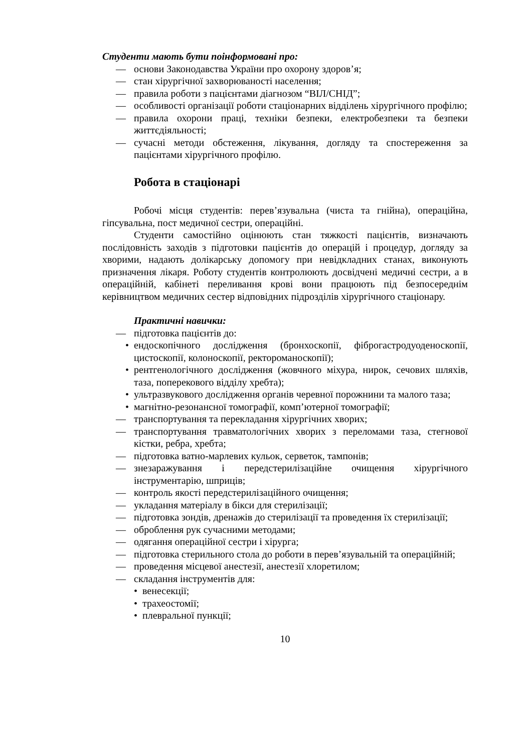Студенти мають бути поінформовані про:
— основи Законодавства України про охорону здоров’я;
— стан хірургічної захворюваності населення;
— правила роботи з пацієнтами діагнозом “ВІЛ/СНІД”;
— особливості організації роботи стаціонарних відділень хірургічного профілю;
— правила охорони праці, техніки безпеки, електробезпеки та безпеки життєдіяльності;
— сучасні методи обстеження, лікування, догляду та спостереження за пацієнтами хірургічного профілю.
Робота в стаціонарі
Робочі місця студентів: перев’язувальна (чиста та гнійна), операційна, гіпсувальна, пост медичної сестри, операційні.
Студенти самостійно оцінюють стан тяжкості пацієнтів, визначають послідовність заходів з підготовки пацієнтів до операцій і процедур, догляду за хворими, надають долікарську допомогу при невідкладних станах, виконують призначення лікаря. Роботу студентів контролюють досвідчені медичні сестри, а в операційній, кабінеті переливання крові вони працюють під безпосереднім керівництвом медичних сестер відповідних підрозділів хірургічного стаціонару.
Практичні навички:
— підготовка пацієнтів до:
• ендоскопічного дослідження (бронхоскопії, фіброгастродуоденоскопії, цистоскопії, колоноскопії, ректороманоскопії);
• рентгенологічного дослідження (жовчного міхура, нирок, сечових шляхів, таза, поперекового відділу хребта);
• ультразвукового дослідження органів черевної порожнини та малого таза;
• магнітно-резонансної томографії, комп’ютерної томографії;
— транспортування та перекладання хірургічних хворих;
— транспортування травматологічних хворих з переломами таза, стегнової кістки, ребра, хребта;
— підготовка ватно-марлевих кульок, серветок, тампонів;
— знезаражування і передстерилізаційне очищення хірургічного інструментарію, шприців;
— контроль якості передстерилізаційного очищення;
— укладання матеріалу в бікси для стерилізації;
— підготовка зондів, дренажів до стерилізації та проведення їх стерилізації;
— оброблення рук сучасними методами;
— одягання операційної сестри і хірурга;
— підготовка стерильного стола до роботи в перев’язувальній та операційній;
— проведення місцевої анестезії, анестезії хлоретилом;
— складання інструментів для:
• венесекції;
• трахеостомії;
• плевральної пункції;
10